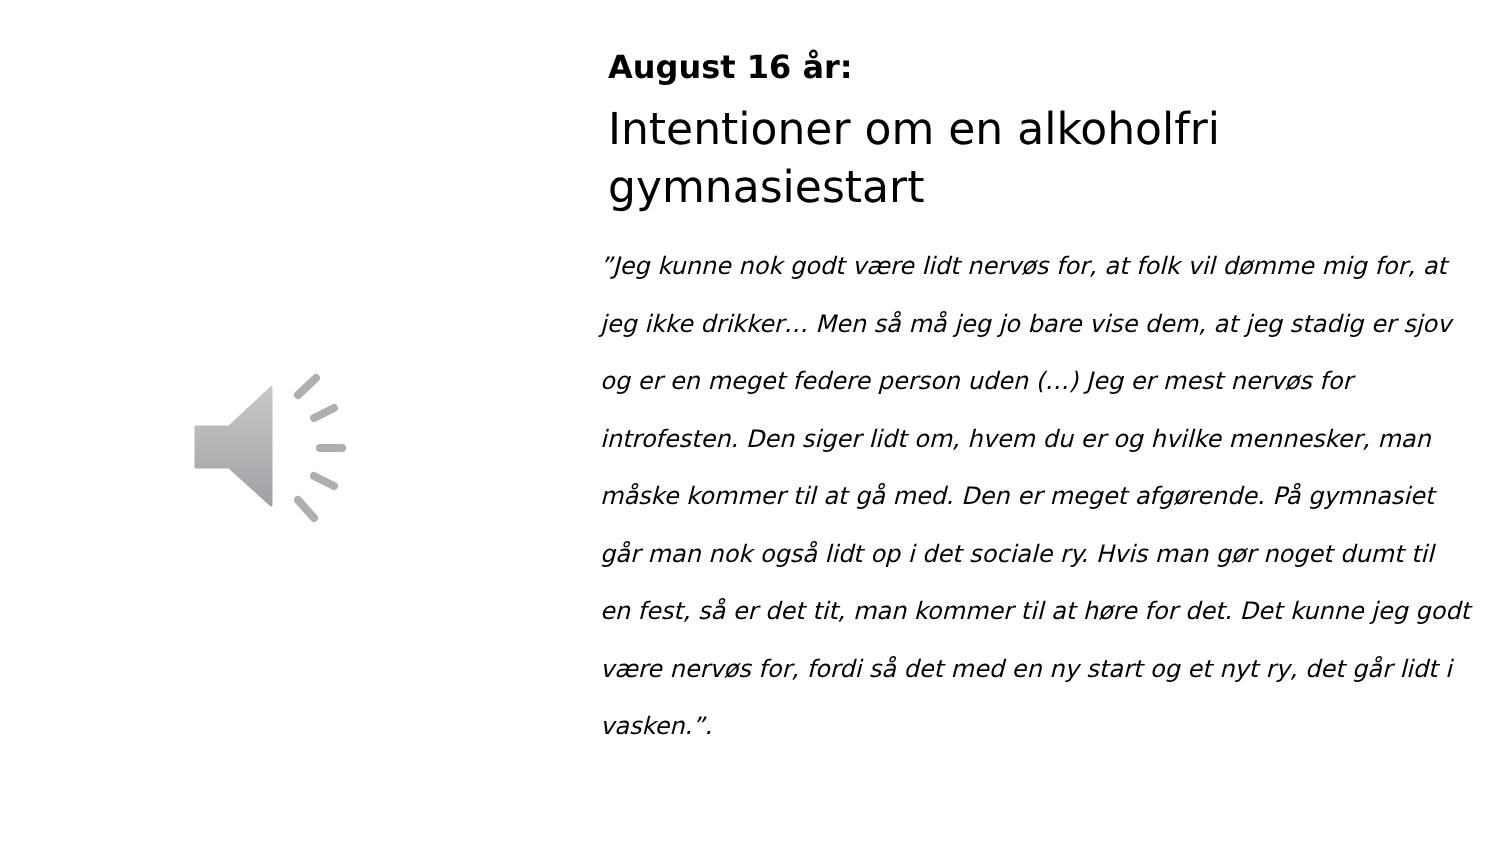August 16 år:
Intentioner om en alkoholfri gymnasiestart
”Jeg kunne nok godt være lidt nervøs for, at folk vil dømme mig for, at jeg ikke drikker… Men så må jeg jo bare vise dem, at jeg stadig er sjov og er en meget federe person uden (…) Jeg er mest nervøs for introfesten. Den siger lidt om, hvem du er og hvilke mennesker, man måske kommer til at gå med. Den er meget afgørende. På gymnasiet går man nok også lidt op i det sociale ry. Hvis man gør noget dumt til en fest, så er det tit, man kommer til at høre for det. Det kunne jeg godt være nervøs for, fordi så det med en ny start og et nyt ry, det går lidt i vasken.”.